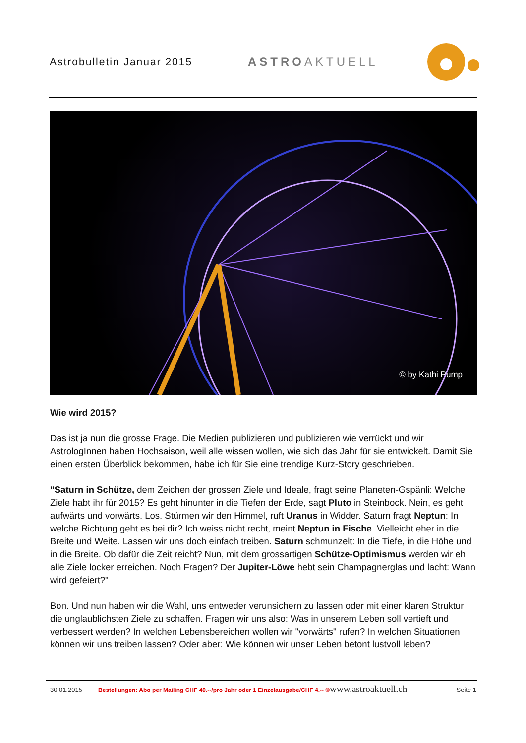Astrobulletin Januar 2015 ASTROAKTUELL
© by Kathi Pump
Wie wird 2015?
Das ist ja nun die grosse Frage. Die Medien publizieren und publizieren wie verrückt und wir AstrologInnen haben Hochsaison, weil alle wissen wollen, wie sich das Jahr für sie entwickelt. Damit Sie einen ersten Überblick bekommen, habe ich für Sie eine trendige Kurz-Story geschrieben.
"Saturn in Schütze, dem Zeichen der grossen Ziele und Ideale, fragt seine Planeten-Gspänli: Welche Ziele habt ihr für 2015? Es geht hinunter in die Tiefen der Erde, sagt Pluto in Steinbock. Nein, es geht aufwärts und vorwärts. Los. Stürmen wir den Himmel, ruft Uranus in Widder. Saturn fragt Neptun: In welche Richtung geht es bei dir? Ich weiss nicht recht, meint Neptun in Fische. Vielleicht eher in die Breite und Weite. Lassen wir uns doch einfach treiben. Saturn schmunzelt: In die Tiefe, in die Höhe und in die Breite. Ob dafür die Zeit reicht? Nun, mit dem grossartigen Schütze-Optimismus werden wir eh alle Ziele locker erreichen. Noch Fragen? Der Jupiter-Löwe hebt sein Champagnerglas und lacht: Wann wird gefeiert?"
Bon. Und nun haben wir die Wahl, uns entweder verunsichern zu lassen oder mit einer klaren Struktur die unglaublichsten Ziele zu schaffen. Fragen wir uns also: Was in unserem Leben soll vertieft und verbessert werden? In welchen Lebensbereichen wollen wir "vorwärts" rufen? In welchen Situationen können wir uns treiben lassen? Oder aber: Wie können wir unser Leben betont lustvoll leben?
30.01.2015 Bestellungen: Abo per Mailing CHF 40.--/pro Jahr oder 1 Einzelausgabe/CHF 4.-- © www.astroaktuell.ch Seite 1